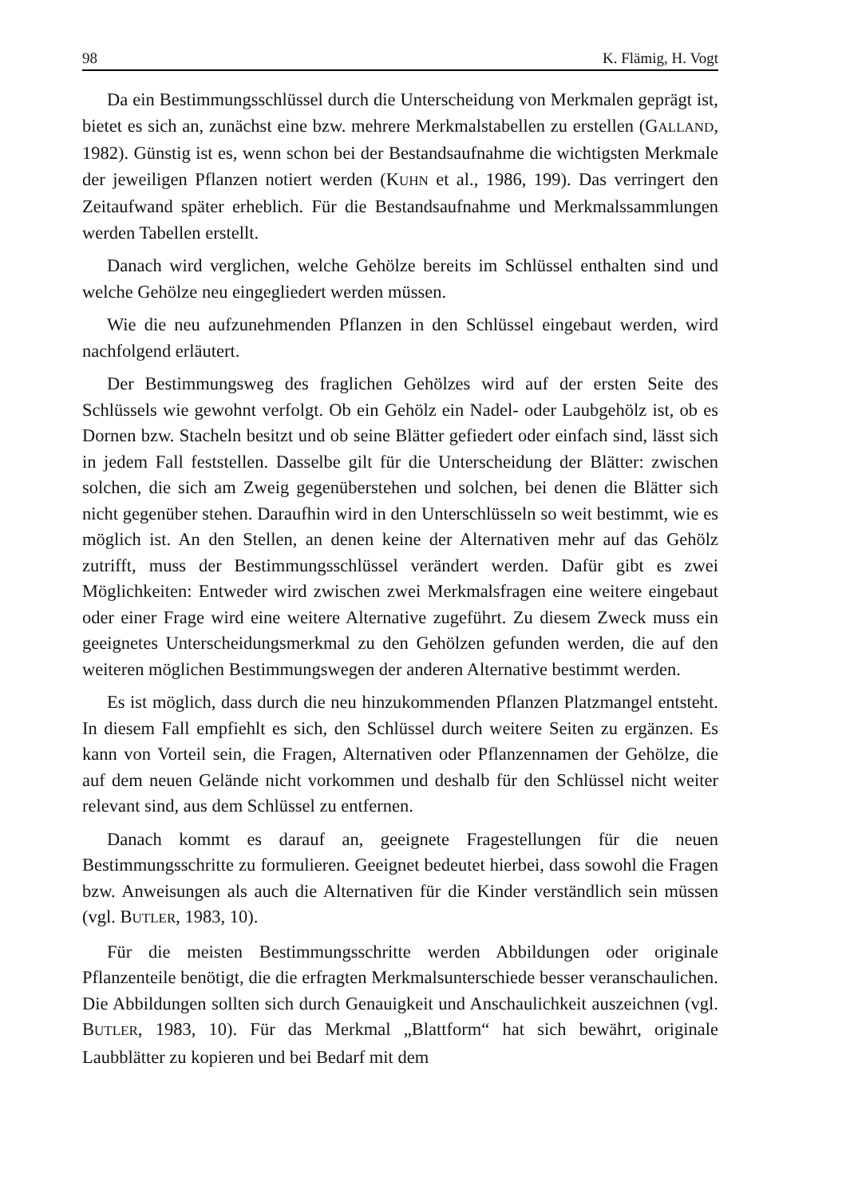98 K. Flämig, H. Vogt
Da ein Bestimmungsschlüssel durch die Unterscheidung von Merkmalen geprägt ist, bietet es sich an, zunächst eine bzw. mehrere Merkmalstabellen zu erstellen (GALLAND, 1982). Günstig ist es, wenn schon bei der Bestandsaufnahme die wichtigsten Merkmale der jeweiligen Pflanzen notiert werden (KUHN et al., 1986, 199). Das verringert den Zeitaufwand später erheblich. Für die Bestandsaufnahme und Merkmalssammlungen werden Tabellen erstellt.
Danach wird verglichen, welche Gehölze bereits im Schlüssel enthalten sind und welche Gehölze neu eingegliedert werden müssen.
Wie die neu aufzunehmenden Pflanzen in den Schlüssel eingebaut werden, wird nachfolgend erläutert.
Der Bestimmungsweg des fraglichen Gehölzes wird auf der ersten Seite des Schlüssels wie gewohnt verfolgt. Ob ein Gehölz ein Nadel- oder Laubgehölz ist, ob es Dornen bzw. Stacheln besitzt und ob seine Blätter gefiedert oder einfach sind, lässt sich in jedem Fall feststellen. Dasselbe gilt für die Unterscheidung der Blätter: zwischen solchen, die sich am Zweig gegenüberstehen und solchen, bei denen die Blätter sich nicht gegenüber stehen. Daraufhin wird in den Unterschlüsseln so weit bestimmt, wie es möglich ist. An den Stellen, an denen keine der Alternativen mehr auf das Gehölz zutrifft, muss der Bestimmungsschlüssel verändert werden. Dafür gibt es zwei Möglichkeiten: Entweder wird zwischen zwei Merkmalsfragen eine weitere eingebaut oder einer Frage wird eine weitere Alternative zugeführt. Zu diesem Zweck muss ein geeignetes Unterscheidungsmerkmal zu den Gehölzen gefunden werden, die auf den weiteren möglichen Bestimmungswegen der anderen Alternative bestimmt werden.
Es ist möglich, dass durch die neu hinzukommenden Pflanzen Platzmangel entsteht. In diesem Fall empfiehlt es sich, den Schlüssel durch weitere Seiten zu ergänzen. Es kann von Vorteil sein, die Fragen, Alternativen oder Pflanzennamen der Gehölze, die auf dem neuen Gelände nicht vorkommen und deshalb für den Schlüssel nicht weiter relevant sind, aus dem Schlüssel zu entfernen.
Danach kommt es darauf an, geeignete Fragestellungen für die neuen Bestimmungsschritte zu formulieren. Geeignet bedeutet hierbei, dass sowohl die Fragen bzw. Anweisungen als auch die Alternativen für die Kinder verständlich sein müssen (vgl. BUTLER, 1983, 10).
Für die meisten Bestimmungsschritte werden Abbildungen oder originale Pflanzenteile benötigt, die die erfragten Merkmalsunterschiede besser veranschaulichen. Die Abbildungen sollten sich durch Genauigkeit und Anschaulichkeit auszeichnen (vgl. BUTLER, 1983, 10). Für das Merkmal „Blattform“ hat sich bewährt, originale Laubblätter zu kopieren und bei Bedarf mit dem